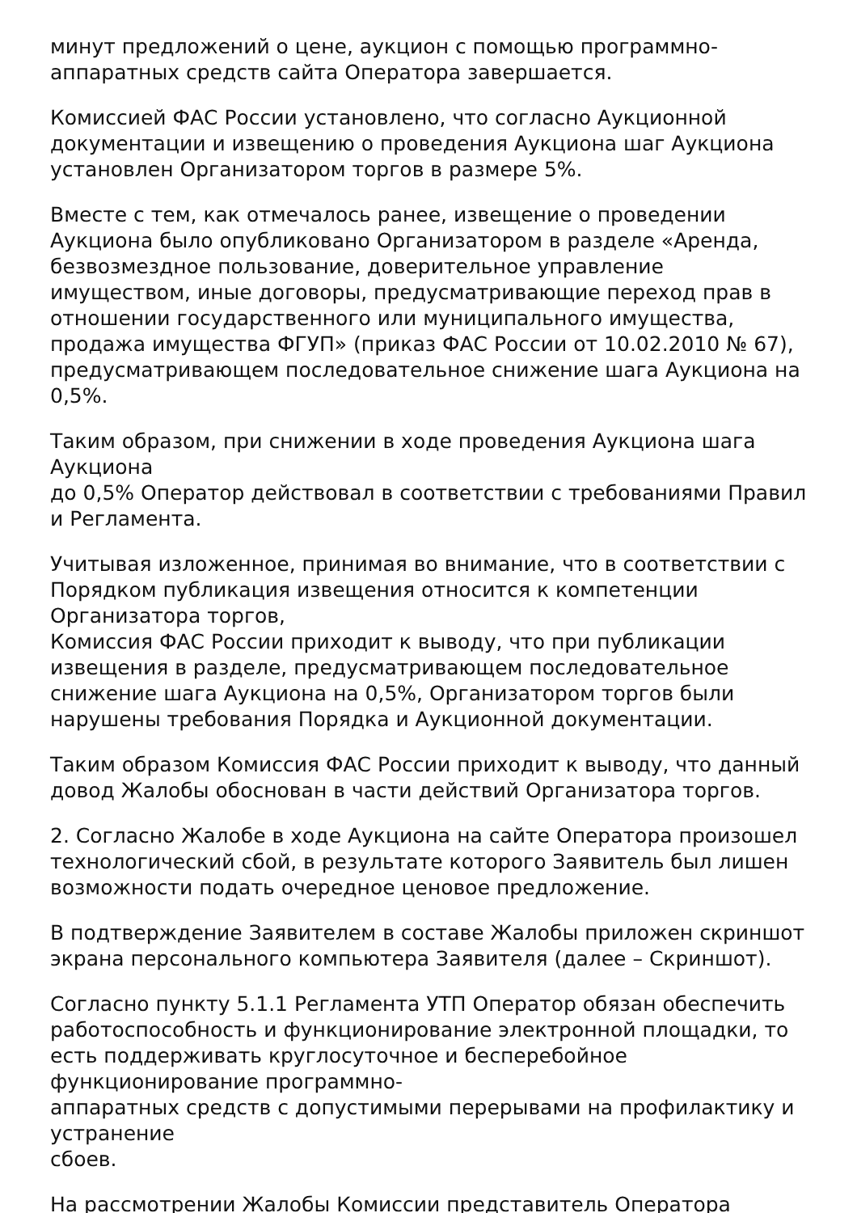минут предложений о цене, аукцион с помощью программно-аппаратных средств сайта Оператора завершается.
Комиссией ФАС России установлено, что согласно Аукционной документации и извещению о проведения Аукциона шаг Аукциона установлен Организатором торгов в размере 5%.
Вместе с тем, как отмечалось ранее, извещение о проведении Аукциона было опубликовано Организатором в разделе «Аренда, безвозмездное пользование, доверительное управление имуществом, иные договоры, предусматривающие переход прав в отношении государственного или муниципального имущества, продажа имущества ФГУП» (приказ ФАС России от 10.02.2010 № 67), предусматривающем последовательное снижение шага Аукциона на 0,5%.
Таким образом, при снижении в ходе проведения Аукциона шага
Аукциона
до 0,5% Оператор действовал в соответствии с требованиями Правил и Регламента.
Учитывая изложенное, принимая во внимание, что в соответствии с Порядком публикация извещения относится к компетенции Организатора торгов,
Комиссия ФАС России приходит к выводу, что при публикации извещения в разделе, предусматривающем последовательное снижение шага Аукциона на 0,5%, Организатором торгов были нарушены требования Порядка и Аукционной документации.
Таким образом Комиссия ФАС России приходит к выводу, что данный довод Жалобы обоснован в части действий Организатора торгов.
2. Согласно Жалобе в ходе Аукциона на сайте Оператора произошел технологический сбой, в результате которого Заявитель был лишен возможности подать очередное ценовое предложение.
В подтверждение Заявителем в составе Жалобы приложен скриншот экрана персонального компьютера Заявителя (далее – Скриншот).
Согласно пункту 5.1.1 Регламента УТП Оператор обязан обеспечить работоспособность и функционирование электронной площадки, то есть поддерживать круглосуточное и бесперебойное функционирование программно-
аппаратных средств с допустимыми перерывами на профилактику и устранение
сбоев.
На рассмотрении Жалобы Комиссии представитель Оператора